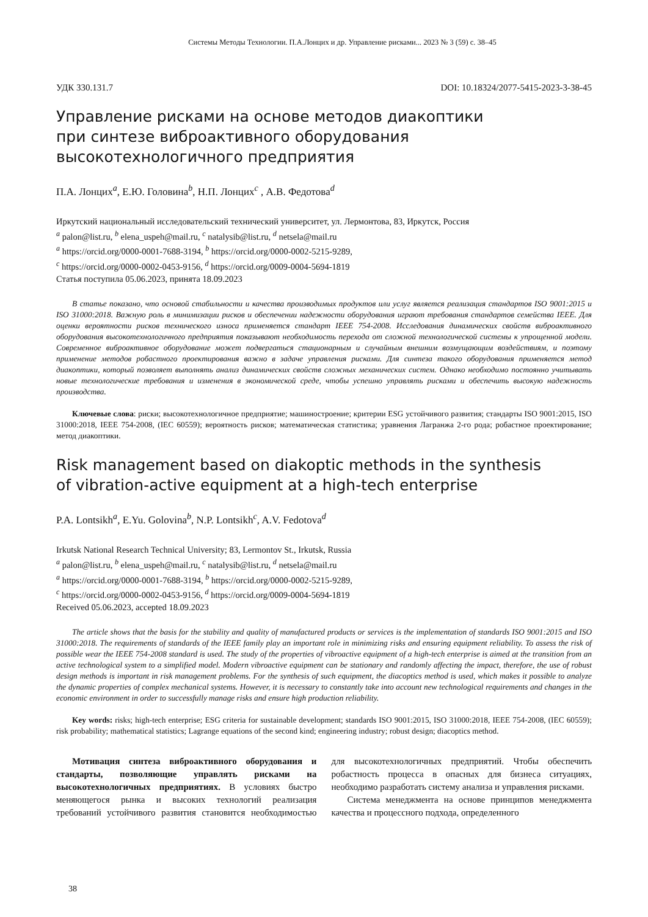Системы Методы Технологии. П.А.Лонцих и др. Управление рисками... 2023 № 3 (59) с. 38–45
УДК 330.131.7 DOI: 10.18324/2077-5415-2023-3-38-45
Управление рисками на основе методов диакоптики
при синтезе виброактивного оборудования
высокотехнологичного предприятия
П.А. Лонцих<sup>a</sup>, Е.Ю. Головина<sup>b</sup>, Н.П. Лонцих<sup>c</sup> , А.В. Федотова<sup>d</sup>
Иркутский национальный исследовательский технический университет, ул. Лермонтова, 83, Иркутск, Россия
<sup>a</sup> palon@list.ru, <sup>b</sup> elena_uspeh@mail.ru, <sup>c</sup> natalysib@list.ru, <sup>d</sup> netsela@mail.ru
<sup>a</sup> https://orcid.org/0000-0001-7688-3194, <sup>b</sup> https://orcid.org/0000-0002-5215-9289,
<sup>c</sup> https://orcid.org/0000-0002-0453-9156, <sup>d</sup> https://orcid.org/0009-0004-5694-1819
Статья поступила 05.06.2023, принята 18.09.2023
В статье показано, что основой стабильности и качества производимых продуктов или услуг является реализация стандартов ISO 9001:2015 и ISO 31000:2018. Важную роль в минимизации рисков и обеспечении надежности оборудования играют требования стандартов семейства IEEE. Для оценки вероятности рисков технического износа применяется стандарт IEEE 754-2008. Исследования динамических свойств виброактивного оборудования высокотехнологичного предприятия показывают необходимость перехода от сложной технологической системы к упрощенной модели. Современное виброактивное оборудование может подвергаться стационарным и случайным внешним возмущающим воздействиям, и поэтому применение методов робастного проектирования важно в задаче управления рисками. Для синтеза такого оборудования применяется метод диакоптики, который позволяет выполнять анализ динамических свойств сложных механических систем. Однако необходимо постоянно учитывать новые технологические требования и изменения в экономической среде, чтобы успешно управлять рисками и обеспечить высокую надежность производства.
Ключевые слова: риски; высокотехнологичное предприятие; машиностроение; критерии ESG устойчивого развития; стандарты ISO 9001:2015, ISO 31000:2018, IEEE 754-2008, (IEC 60559); вероятность рисков; математическая статистика; уравнения Лагранжа 2-го рода; робастное проектирование; метод диакоптики.
Risk management based on diakoptic methods in the synthesis
of vibration-active equipment at a high-tech enterprise
P.A. Lontsikh<sup>a</sup>, E.Yu. Golovina<sup>b</sup>, N.P. Lontsikh<sup>c</sup>, A.V. Fedotova<sup>d</sup>
Irkutsk National Research Technical University; 83, Lermontov St., Irkutsk, Russia
<sup>a</sup> palon@list.ru, <sup>b</sup> elena_uspeh@mail.ru, <sup>c</sup> natalysib@list.ru, <sup>d</sup> netsela@mail.ru
<sup>a</sup> https://orcid.org/0000-0001-7688-3194, <sup>b</sup> https://orcid.org/0000-0002-5215-9289,
<sup>c</sup> https://orcid.org/0000-0002-0453-9156, <sup>d</sup> https://orcid.org/0009-0004-5694-1819
Received 05.06.2023, accepted 18.09.2023
The article shows that the basis for the stability and quality of manufactured products or services is the implementation of standards ISO 9001:2015 and ISO 31000:2018. The requirements of standards of the IEEE family play an important role in minimizing risks and ensuring equipment reliability. To assess the risk of possible wear the IEEE 754-2008 standard is used. The study of the properties of vibroactive equipment of a high-tech enterprise is aimed at the transition from an active technological system to a simplified model. Modern vibroactive equipment can be stationary and randomly affecting the impact, therefore, the use of robust design methods is important in risk management problems. For the synthesis of such equipment, the diacoptics method is used, which makes it possible to analyze the dynamic properties of complex mechanical systems. However, it is necessary to constantly take into account new technological requirements and changes in the economic environment in order to successfully manage risks and ensure high production reliability.
Key words: risks; high-tech enterprise; ESG criteria for sustainable development; standards ISO 9001:2015, ISO 31000:2018, IEEE 754-2008, (IEC 60559); risk probability; mathematical statistics; Lagrange equations of the second kind; engineering industry; robust design; diacoptics method.
Мотивация синтеза виброактивного оборудования и стандарты, позволяющие управлять рисками на высокотехнологичных предприятиях. В условиях быстро меняющегося рынка и высоких технологий реализация требований устойчивого развития становится необходимостью для высокотехнологичных предприятий. Чтобы обеспечить робастность процесса в опасных для бизнеса ситуациях, необходимо разработать систему анализа и управления рисками.
Система менеджмента на основе принципов менеджмента качества и процессного подхода, определенного
38